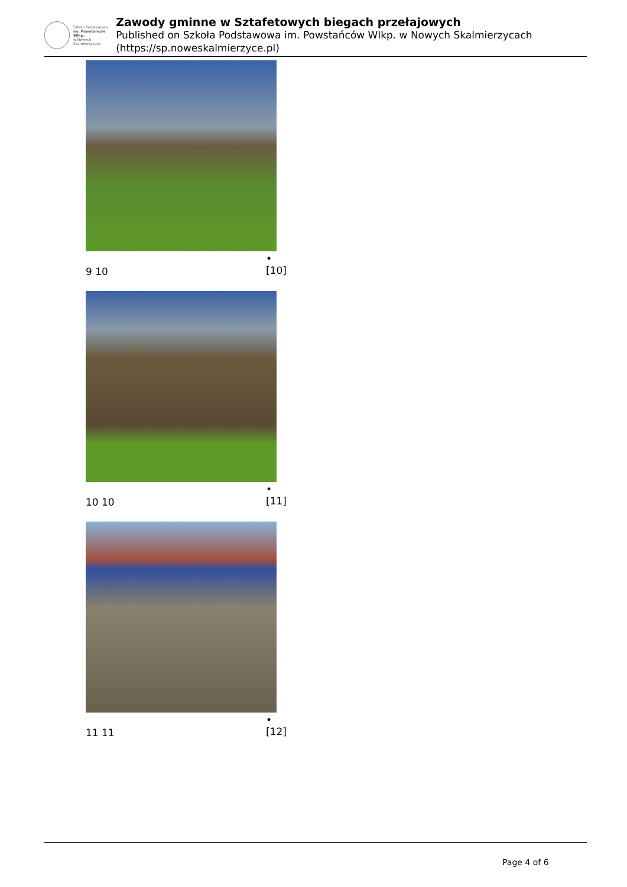Szkoła Podstawowa
im. Powstańców Wlkp.
w Nowych Skalmierzycach
Zawody gminne w Sztafetowych biegach przełajowych
Published on Szkoła Podstawowa im. Powstańców Wlkp. w Nowych Skalmierzycach (https://sp.noweskalmierzyce.pl)
• [10]
9 10
• [11]
10 10
• [12]
11 11
Page 4 of 6